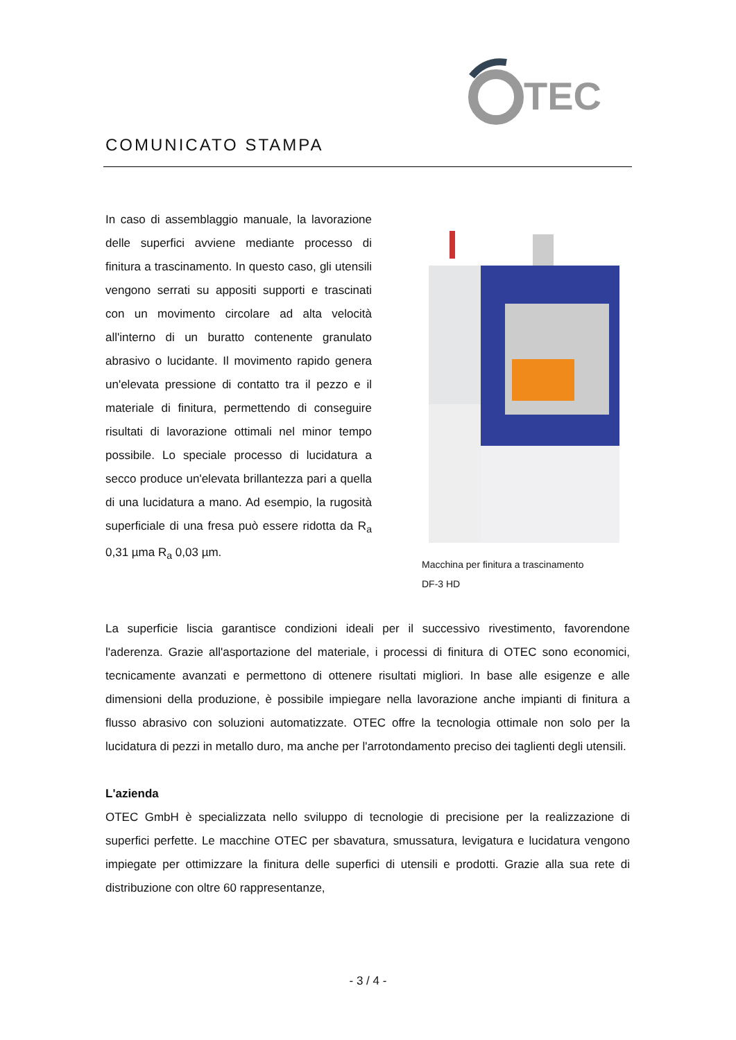TEC
COMUNICATO STAMPA
In caso di assemblaggio manuale, la lavorazione delle superfici avviene mediante processo di finitura a trascinamento. In questo caso, gli utensili vengono serrati su appositi supporti e trascinati con un movimento circolare ad alta velocità all'interno di un buratto contenente granulato abrasivo o lucidante. Il movimento rapido genera un'elevata pressione di contatto tra il pezzo e il materiale di finitura, permettendo di conseguire risultati di lavorazione ottimali nel minor tempo possibile. Lo speciale processo di lucidatura a secco produce un'elevata brillantezza pari a quella di una lucidatura a mano. Ad esempio, la rugosità superficiale di una fresa può essere ridotta da R<sub>a</sub> 0,31 µma R<sub>a</sub> 0,03 µm.
Macchina per finitura a trascinamento
DF-3 HD
La superficie liscia garantisce condizioni ideali per il successivo rivestimento, favorendone l'aderenza. Grazie all'asportazione del materiale, i processi di finitura di OTEC sono economici, tecnicamente avanzati e permettono di ottenere risultati migliori. In base alle esigenze e alle dimensioni della produzione, è possibile impiegare nella lavorazione anche impianti di finitura a flusso abrasivo con soluzioni automatizzate. OTEC offre la tecnologia ottimale non solo per la lucidatura di pezzi in metallo duro, ma anche per l'arrotondamento preciso dei taglienti degli utensili.
L'azienda
OTEC GmbH è specializzata nello sviluppo di tecnologie di precisione per la realizzazione di superfici perfette. Le macchine OTEC per sbavatura, smussatura, levigatura e lucidatura vengono impiegate per ottimizzare la finitura delle superfici di utensili e prodotti. Grazie alla sua rete di distribuzione con oltre 60 rappresentanze,
- 3 / 4 -